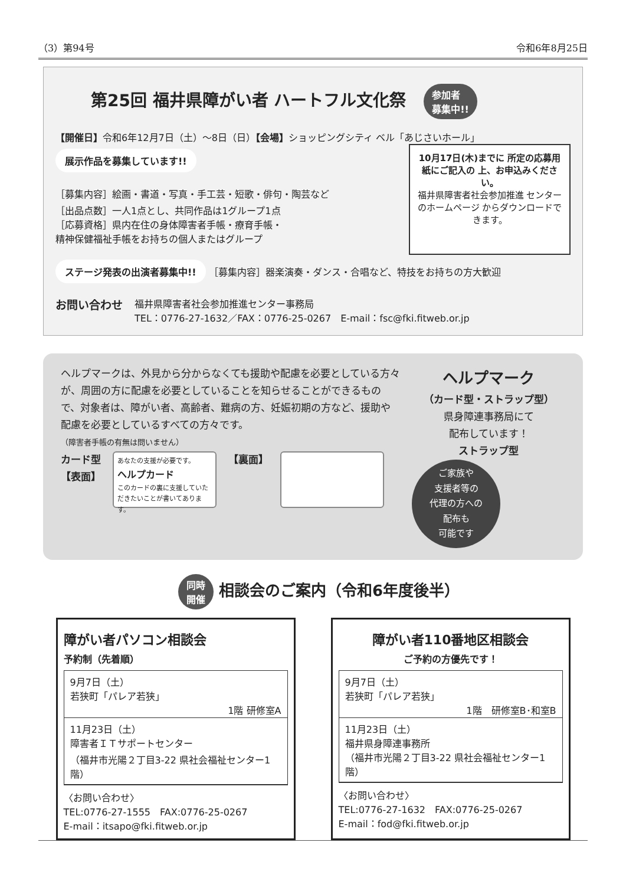（3）第94号 令和6年8月25日
第25回 福井県障がい者 ハートフル文化祭 参加者
募集中!!
【開催日】令和6年12月7日（土）～8日（日）【会場】ショッピングシティ ベル「あじさいホール」
展示作品を募集しています!!
［募集内容］絵画・書道・写真・手工芸・短歌・俳句・陶芸など
［出品点数］一人1点とし、共同作品は1グループ1点
［応募資格］県内在住の身体障害者手帳・療育手帳・
精神保健福祉手帳をお持ちの個人またはグループ
10月17日(木)までに 所定の応募用紙にご記入の 上、お申込みください。
福井県障害者社会参加推進 センターのホームページ からダウンロードできます。
ステージ発表の出演者募集中!! ［募集内容］器楽演奏・ダンス・合唱など、特技をお持ちの方大歓迎
お問い合わせ
福井県障害者社会参加推進センター事務局
TEL：0776-27-1632／FAX：0776-25-0267　E-mail：fsc@fki.fitweb.or.jp
ヘルプマークは、外見から分からなくても援助や配慮を必要としている方々が、周囲の方に配慮を必要としていることを知らせることができるもので、対象者は、障がい者、高齢者、難病の方、妊娠初期の方など、援助や配慮を必要としているすべての方々です。
（障害者手帳の有無は問いません）
カード型
【表面】
あなたの支援が必要です。
ヘルプカード
このカードの裏に支援していただきたいことが書いてあります。
【裏面】
ヘルプマーク
（カード型・ストラップ型）
県身障連事務局にて
配布しています！
ストラップ型
ご家族や
支援者等の
代理の方への
配布も
可能です
同時
開催 相談会のご案内（令和6年度後半）
障がい者パソコン相談会
予約制（先着順）
9月7日（土）
若狭町「パレア若狭」
1階 研修室A
11月23日（土）
障害者ＩＴサポートセンター
（福井市光陽２丁目3-22 県社会福祉センター1階）
〈お問い合わせ〉
TEL:0776-27-1555　FAX:0776-25-0267
E-mail：itsapo@fki.fitweb.or.jp
障がい者110番地区相談会
ご予約の方優先です！
9月7日（土）
若狭町「パレア若狭」
1階　研修室B･和室B
11月23日（土）
福井県身障連事務所
（福井市光陽２丁目3-22 県社会福祉センター1階）
〈お問い合わせ〉
TEL:0776-27-1632　FAX:0776-25-0267
E-mail：fod@fki.fitweb.or.jp